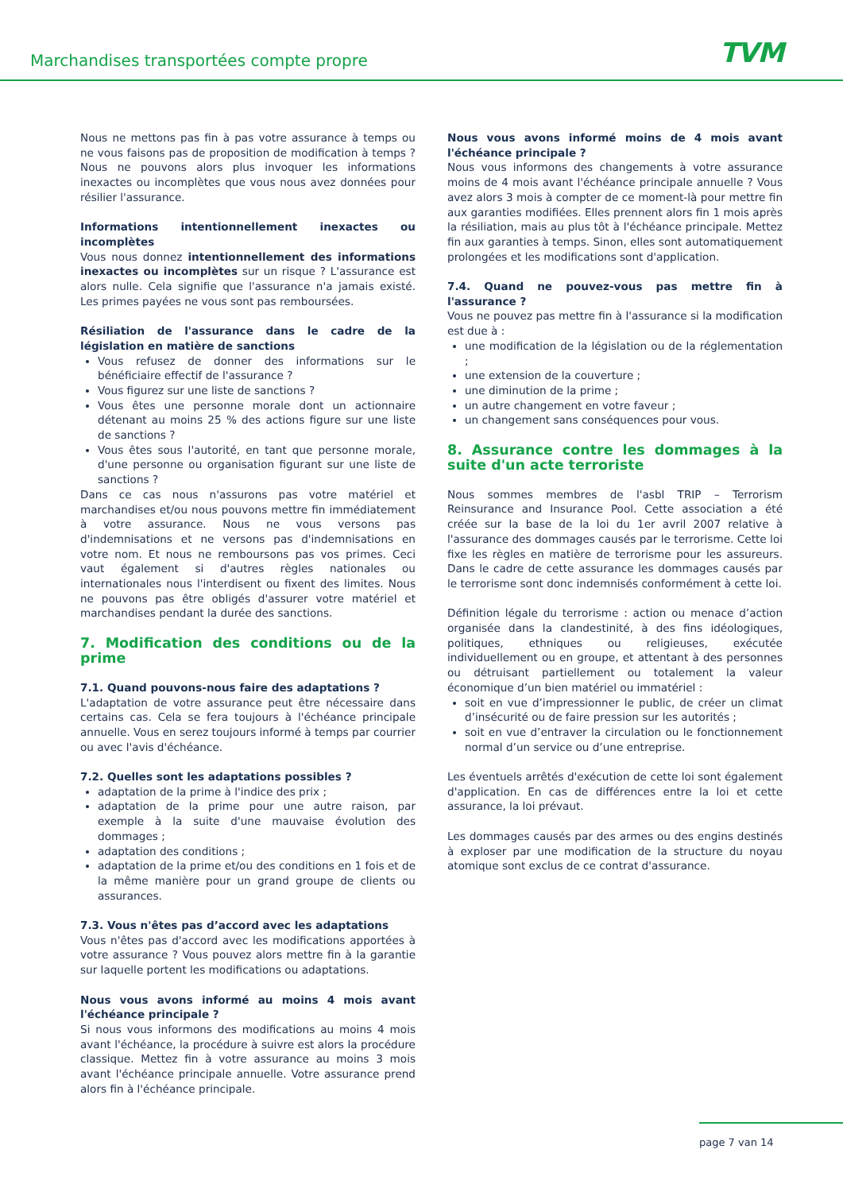Marchandises transportées compte propre
TVM
Nous ne mettons pas fin à pas votre assurance à temps ou ne vous faisons pas de proposition de modification à temps ? Nous ne pouvons alors plus invoquer les informations inexactes ou incomplètes que vous nous avez données pour résilier l'assurance.
Informations intentionnellement inexactes ou incomplètes
Vous nous donnez intentionnellement des informations inexactes ou incomplètes sur un risque ? L'assurance est alors nulle. Cela signifie que l'assurance n'a jamais existé. Les primes payées ne vous sont pas remboursées.
Résiliation de l'assurance dans le cadre de la législation en matière de sanctions
Vous refusez de donner des informations sur le bénéficiaire effectif de l'assurance ?
Vous figurez sur une liste de sanctions ?
Vous êtes une personne morale dont un actionnaire détenant au moins 25 % des actions figure sur une liste de sanctions ?
Vous êtes sous l'autorité, en tant que personne morale, d'une personne ou organisation figurant sur une liste de sanctions ?
Dans ce cas nous n'assurons pas votre matériel et marchandises et/ou nous pouvons mettre fin immédiatement à votre assurance. Nous ne vous versons pas d'indemnisations et ne versons pas d'indemnisations en votre nom. Et nous ne remboursons pas vos primes. Ceci vaut également si d'autres règles nationales ou internationales nous l'interdisent ou fixent des limites. Nous ne pouvons pas être obligés d'assurer votre matériel et marchandises pendant la durée des sanctions.
7. Modification des conditions ou de la prime
7.1. Quand pouvons-nous faire des adaptations ?
L'adaptation de votre assurance peut être nécessaire dans certains cas. Cela se fera toujours à l'échéance principale annuelle. Vous en serez toujours informé à temps par courrier ou avec l'avis d'échéance.
7.2. Quelles sont les adaptations possibles ?
adaptation de la prime à l'indice des prix ;
adaptation de la prime pour une autre raison, par exemple à la suite d'une mauvaise évolution des dommages ;
adaptation des conditions ;
adaptation de la prime et/ou des conditions en 1 fois et de la même manière pour un grand groupe de clients ou assurances.
7.3. Vous n'êtes pas d’accord avec les adaptations
Vous n'êtes pas d'accord avec les modifications apportées à votre assurance ? Vous pouvez alors mettre fin à la garantie sur laquelle portent les modifications ou adaptations.
Nous vous avons informé au moins 4 mois avant l'échéance principale ?
Si nous vous informons des modifications au moins 4 mois avant l'échéance, la procédure à suivre est alors la procédure classique. Mettez fin à votre assurance au moins 3 mois avant l'échéance principale annuelle. Votre assurance prend alors fin à l'échéance principale.
Nous vous avons informé moins de 4 mois avant l'échéance principale ?
Nous vous informons des changements à votre assurance moins de 4 mois avant l'échéance principale annuelle ? Vous avez alors 3 mois à compter de ce moment-là pour mettre fin aux garanties modifiées. Elles prennent alors fin 1 mois après la résiliation, mais au plus tôt à l'échéance principale. Mettez fin aux garanties à temps. Sinon, elles sont automatiquement prolongées et les modifications sont d'application.
7.4. Quand ne pouvez-vous pas mettre fin à l'assurance ?
Vous ne pouvez pas mettre fin à l'assurance si la modification est due à :
une modification de la législation ou de la réglementation ;
une extension de la couverture ;
une diminution de la prime ;
un autre changement en votre faveur ;
un changement sans conséquences pour vous.
8. Assurance contre les dommages à la suite d'un acte terroriste
Nous sommes membres de l'asbl TRIP – Terrorism Reinsurance and Insurance Pool. Cette association a été créée sur la base de la loi du 1er avril 2007 relative à l'assurance des dommages causés par le terrorisme. Cette loi fixe les règles en matière de terrorisme pour les assureurs. Dans le cadre de cette assurance les dommages causés par le terrorisme sont donc indemnisés conformément à cette loi.
Définition légale du terrorisme : action ou menace d’action organisée dans la clandestinité, à des fins idéologiques, politiques, ethniques ou religieuses, exécutée individuellement ou en groupe, et attentant à des personnes ou détruisant partiellement ou totalement la valeur économique d’un bien matériel ou immatériel :
soit en vue d’impressionner le public, de créer un climat d’insécurité ou de faire pression sur les autorités ;
soit en vue d’entraver la circulation ou le fonctionnement normal d’un service ou d’une entreprise.
Les éventuels arrêtés d'exécution de cette loi sont également d'application. En cas de différences entre la loi et cette assurance, la loi prévaut.
Les dommages causés par des armes ou des engins destinés à exploser par une modification de la structure du noyau atomique sont exclus de ce contrat d'assurance.
page 7 van 14